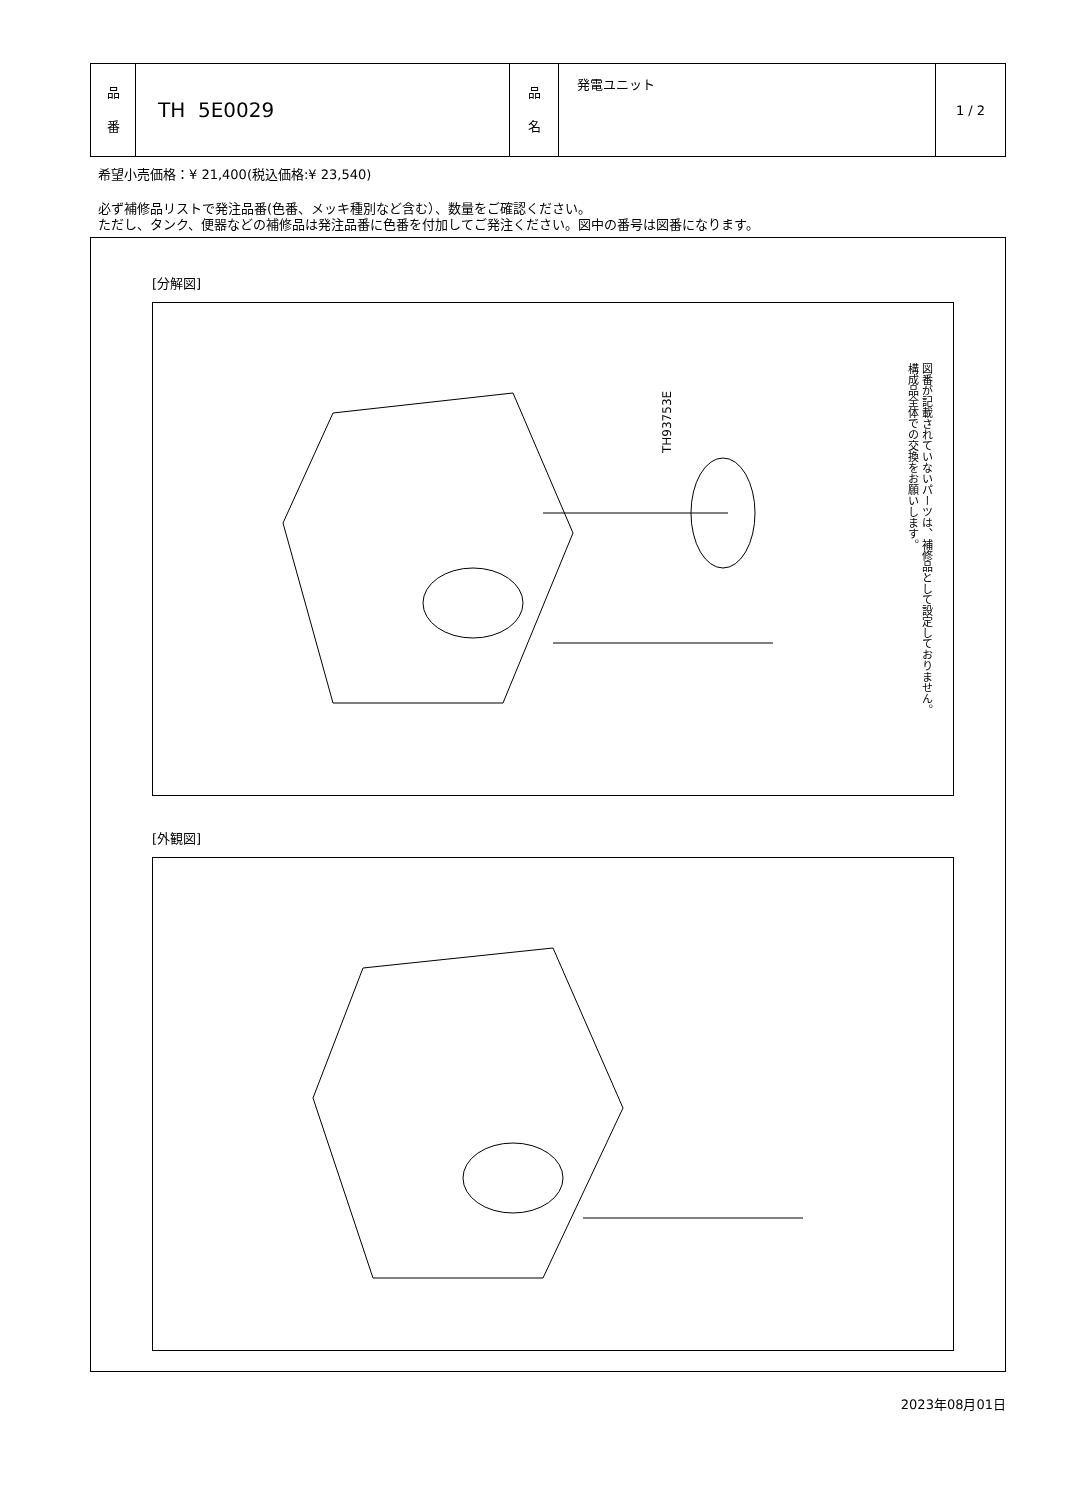| 品 番 | TH 5E0029 | 品 名 | 発電ユニット | 1 / 2 |
希望小売価格：¥ 21,400(税込価格:¥ 23,540)
必ず補修品リストで発注品番(色番、メッキ種別など含む）、数量をご確認ください。
ただし、タンク、便器などの補修品は発注品番に色番を付加してご発注ください。図中の番号は図番になります。
[分解図]
TH93753E
図番が記載されていないパーツは、補修品として設定しておりません。
構成品全体での交換をお願いします。
[外観図]
2023年08月01日